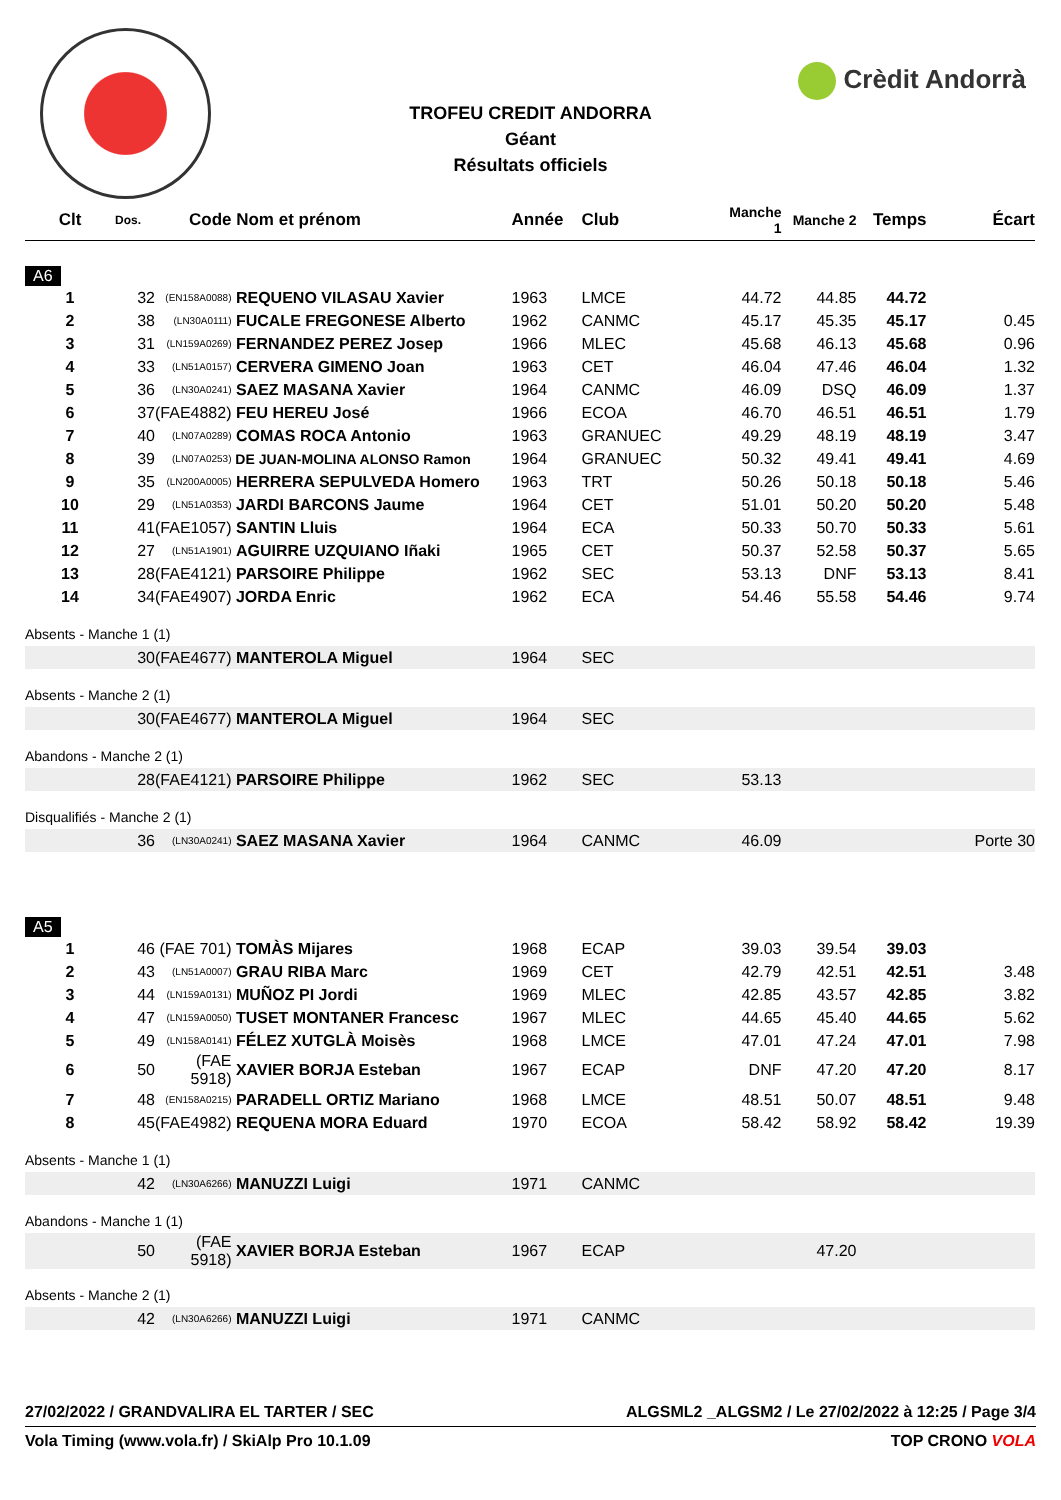Crèdit Andorrà
TROFEU CREDIT ANDORRA
Géant
Résultats officiels
| Clt | Dos. | Code | Nom et prénom | Année | Club | Manche 1 | Manche 2 | Temps | Écart |
| --- | --- | --- | --- | --- | --- | --- | --- | --- | --- |
| A6 | | | | | | | | | |
| 1 | 32 | (EN158A0088) | REQUENO VILASAU Xavier | 1963 | LMCE | 44.72 | 44.85 | 44.72 | |
| 2 | 38 | (LN30A0111) | FUCALE FREGONESE Alberto | 1962 | CANMC | 45.17 | 45.35 | 45.17 | 0.45 |
| 3 | 31 | (LN159A0269) | FERNANDEZ PEREZ Josep | 1966 | MLEC | 45.68 | 46.13 | 45.68 | 0.96 |
| 4 | 33 | (LN51A0157) | CERVERA GIMENO Joan | 1963 | CET | 46.04 | 47.46 | 46.04 | 1.32 |
| 5 | 36 | (LN30A0241) | SAEZ MASANA Xavier | 1964 | CANMC | 46.09 | DSQ | 46.09 | 1.37 |
| 6 | 37 | (FAE4882) | FEU HEREU José | 1966 | ECOA | 46.70 | 46.51 | 46.51 | 1.79 |
| 7 | 40 | (LN07A0289) | COMAS ROCA Antonio | 1963 | GRANUEC | 49.29 | 48.19 | 48.19 | 3.47 |
| 8 | 39 | (LN07A0253) | DE JUAN-MOLINA ALONSO Ramon | 1964 | GRANUEC | 50.32 | 49.41 | 49.41 | 4.69 |
| 9 | 35 | (LN200A0005) | HERRERA SEPULVEDA Homero | 1963 | TRT | 50.26 | 50.18 | 50.18 | 5.46 |
| 10 | 29 | (LN51A0353) | JARDI BARCONS Jaume | 1964 | CET | 51.01 | 50.20 | 50.20 | 5.48 |
| 11 | 41 | (FAE1057) | SANTIN Lluis | 1964 | ECA | 50.33 | 50.70 | 50.33 | 5.61 |
| 12 | 27 | (LN51A1901) | AGUIRRE UZQUIANO Iñaki | 1965 | CET | 50.37 | 52.58 | 50.37 | 5.65 |
| 13 | 28 | (FAE4121) | PARSOIRE Philippe | 1962 | SEC | 53.13 | DNF | 53.13 | 8.41 |
| 14 | 34 | (FAE4907) | JORDA Enric | 1962 | ECA | 54.46 | 55.58 | 54.46 | 9.74 |
| Absents - Manche 1 (1) | | | | | | | | | |
| | 30 | (FAE4677) | MANTEROLA Miguel | 1964 | SEC | | | | |
| Absents - Manche 2 (1) | | | | | | | | | |
| | 30 | (FAE4677) | MANTEROLA Miguel | 1964 | SEC | | | | |
| Abandons - Manche 2 (1) | | | | | | | | | |
| | 28 | (FAE4121) | PARSOIRE Philippe | 1962 | SEC | 53.13 | | | |
| Disqualifiés - Manche 2 (1) | | | | | | | | | |
| | 36 | (LN30A0241) | SAEZ MASANA Xavier | 1964 | CANMC | 46.09 | | | Porte 30 |
| A5 | | | | | | | | | |
| 1 | 46 | (FAE 701) | TOMÀS Mijares | 1968 | ECAP | 39.03 | 39.54 | 39.03 | |
| 2 | 43 | (LN51A0007) | GRAU RIBA Marc | 1969 | CET | 42.79 | 42.51 | 42.51 | 3.48 |
| 3 | 44 | (LN159A0131) | MUÑOZ PI Jordi | 1969 | MLEC | 42.85 | 43.57 | 42.85 | 3.82 |
| 4 | 47 | (LN159A0050) | TUSET MONTANER Francesc | 1967 | MLEC | 44.65 | 45.40 | 44.65 | 5.62 |
| 5 | 49 | (LN158A0141) | FÉLEZ XUTGLÀ Moisès | 1968 | LMCE | 47.01 | 47.24 | 47.01 | 7.98 |
| 6 | 50 | (FAE 5918) | XAVIER BORJA Esteban | 1967 | ECAP | DNF | 47.20 | 47.20 | 8.17 |
| 7 | 48 | (EN158A0215) | PARADELL ORTIZ Mariano | 1968 | LMCE | 48.51 | 50.07 | 48.51 | 9.48 |
| 8 | 45 | (FAE4982) | REQUENA MORA Eduard | 1970 | ECOA | 58.42 | 58.92 | 58.42 | 19.39 |
| Absents - Manche 1 (1) | | | | | | | | | |
| | 42 | (LN30A6266) | MANUZZI Luigi | 1971 | CANMC | | | | |
| Abandons - Manche 1 (1) | | | | | | | | | |
| | 50 | (FAE 5918) | XAVIER BORJA Esteban | 1967 | ECAP | | 47.20 | | |
| Absents - Manche 2 (1) | | | | | | | | | |
| | 42 | (LN30A6266) | MANUZZI Luigi | 1971 | CANMC | | | | |
27/02/2022 / GRANDVALIRA EL TARTER / SEC ALGSML2 _ALGSM2 / Le 27/02/2022 à 12:25 / Page 3/4
Vola Timing (www.vola.fr) / SkiAlp Pro 10.1.09 TOP CRONO VOLA